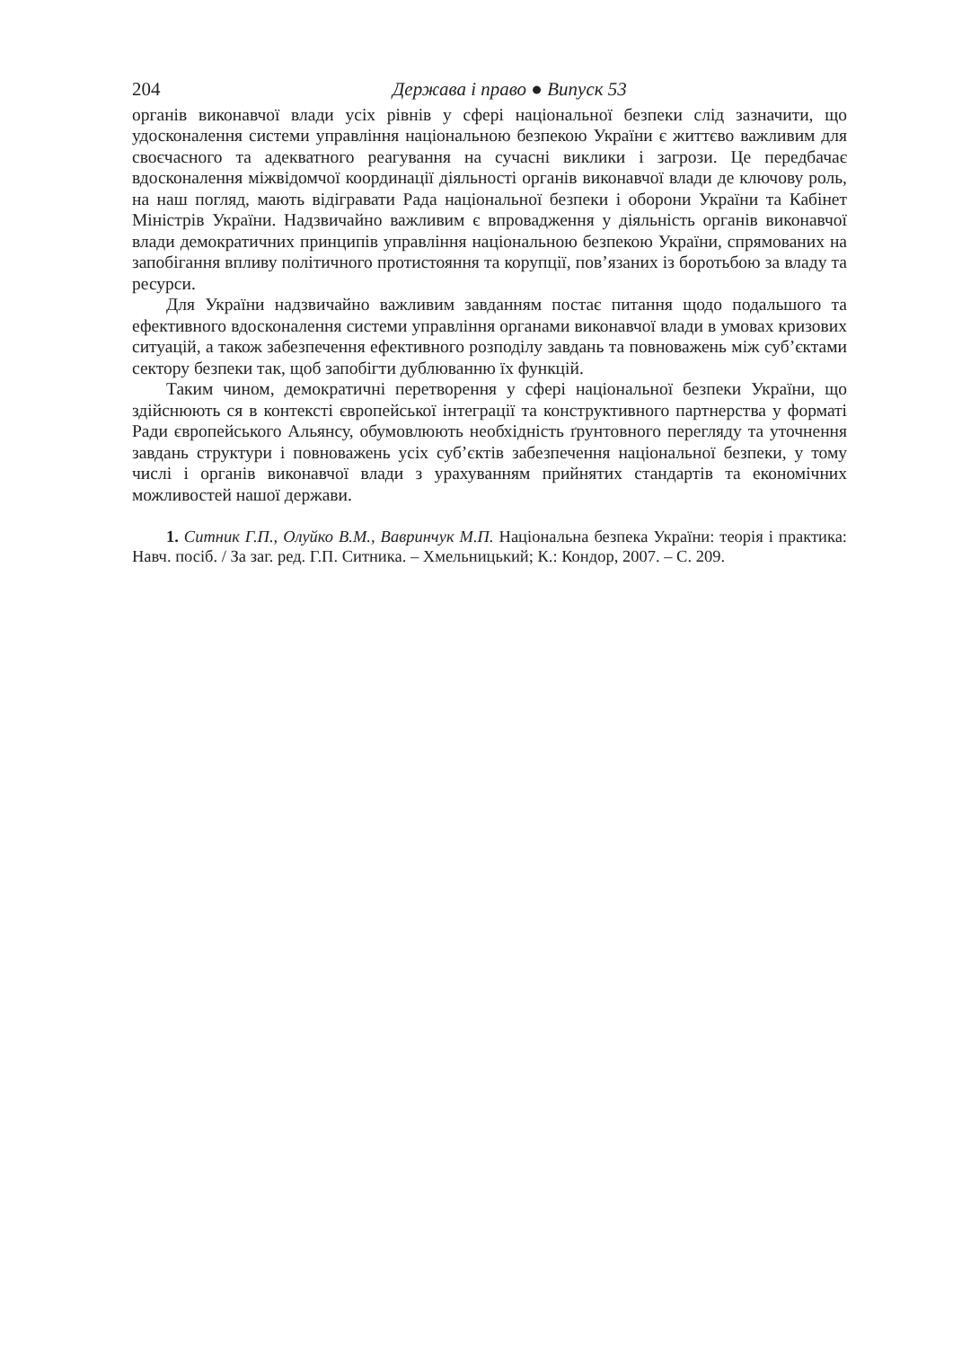204 Держава і право ● Випуск 53
органів виконавчої влади усіх рівнів у сфері національної безпеки слід зазначити, що удосконалення системи управління національною безпекою України є життєво важливим для своєчасного та адекватного реагування на сучасні виклики і загрози. Це передбачає вдосконалення міжвідомчої координації діяльності органів виконавчої влади де ключову роль, на наш погляд, мають відігравати Рада національної безпеки і оборони України та Кабінет Міністрів України. Надзвичайно важливим є впровадження у діяльність органів виконавчої влади демократичних принципів управління національною безпекою України, спрямованих на запобігання впливу політичного протистояння та корупції, пов’язаних із боротьбою за владу та ресурси.
Для України надзвичайно важливим завданням постає питання щодо подальшого та ефективного вдосконалення системи управління органами виконавчої влади в умовах кризових ситуацій, а також забезпечення ефективного розподілу завдань та повноважень між суб’єктами сектору безпеки так, щоб запобігти дублюванню їх функцій.
Таким чином, демократичні перетворення у сфері національної безпеки України, що здійснюють ся в контексті європейської інтеграції та конструктивного партнерства у форматі Ради європейського Альянсу, обумовлюють необхідність ґрунтовного перегляду та уточнення завдань структури і повноважень усіх суб’єктів забезпечення національної безпеки, у тому числі і органів виконавчої влади з урахуванням прийнятих стандартів та економічних можливостей нашої держави.
1. Ситник Г.П., Олуйко В.М., Вавринчук М.П. Національна безпека України: теорія і практика: Навч. посіб. / За заг. ред. Г.П. Ситника. – Хмельницький; К.: Кондор, 2007. – С. 209.